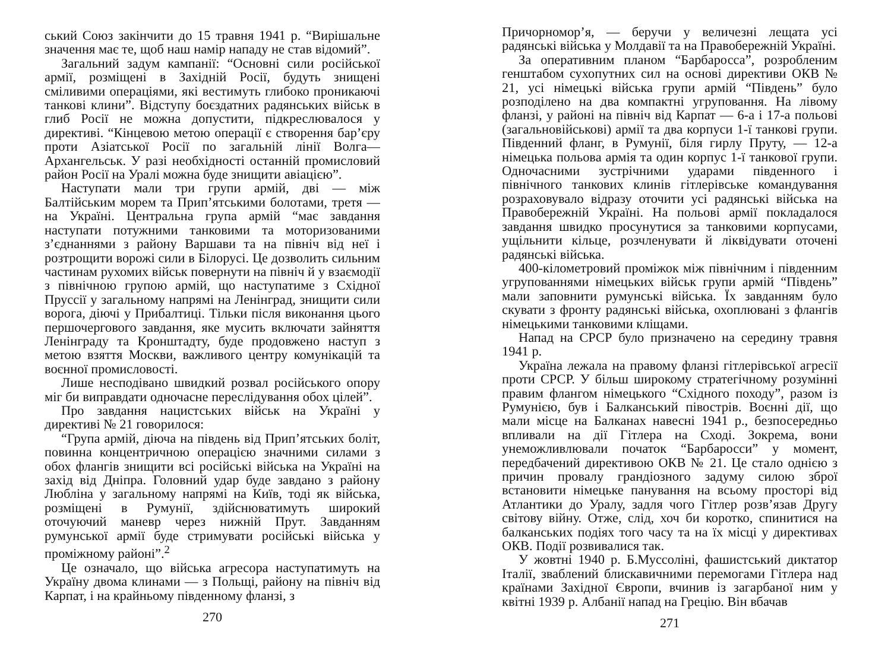ський Союз закінчити до 15 травня 1941 р. “Вирішальне значення має те, щоб наш намір нападу не став відомий”.
Загальний задум кампанії: “Основні сили російської армії, розміщені в Західній Росії, будуть знищені сміливими операціями, які вестимуть глибоко проникаючі танкові клини”. Відступу боєздатних радянських військ в глиб Росії не можна допустити, підкреслювалося у директиві. “Кінцевою метою операції є створення бар’єру проти Азіатської Росії по загальній лінії Волга—Архангельськ. У разі необхідності останній промисловий район Росії на Уралі можна буде знищити авіацією”.
Наступати мали три групи армій, дві — між Балтійським морем та Прип’ятськими болотами, третя — на Україні. Центральна група армій “має завдання наступати потужними танковими та моторизованими з’єднаннями з району Варшави та на північ від неї і розтрощити ворожі сили в Білорусі. Це дозволить сильним частинам рухомих військ повернути на північ й у взаємодії з північною групою армій, що наступатиме з Східної Пруссії у загальному напрямі на Ленінград, знищити сили ворога, діючі у Прибалтиці. Тільки після виконання цього першочергового завдання, яке мусить включати зайняття Ленінграду та Кронштадту, буде продовжено наступ з метою взяття Москви, важливого центру комунікацій та воєнної промисловості.
Лише несподівано швидкий розвал російського опору міг би виправдати одночасне переслідування обох цілей”.
Про завдання нацистських військ на Україні у директиві № 21 говорилося:
“Група армій, діюча на південь від Прип’ятських боліт, повинна концентричною операцією значними силами з обох флангів знищити всі російські війська на Україні на захід від Дніпра. Головний удар буде завдано з району Любліна у загальному напрямі на Київ, тоді як війська, розміщені в Румунії, здійснюватимуть широкий оточуючий маневр через нижній Прут. Завданням румунської армії буде стримувати російські війська у проміжному районі”.<sup>2</sup>
Це означало, що війська агресора наступатимуть на Україну двома клинами — з Польщі, району на північ від Карпат, і на крайньому південному фланзі, з
270
Причорномор’я, — беручи у величезні лещата усі радянські війська у Молдавії та на Правобережній Україні.
За оперативним планом “Барбаросса”, розробленим генштабом сухопутних сил на основі директиви ОКВ № 21, усі німецькі війська групи армій “Південь” було розподілено на два компактні угруповання. На лівому фланзі, у районі на північ від Карпат — 6-а і 17-а польові (загальновійськові) армії та два корпуси 1-ї танкові групи. Південний фланг, в Румунії, біля гирлу Пруту, — 12-а німецька польова армія та один корпус 1-ї танкової групи. Одночасними зустрічними ударами південного і північного танкових клинів гітлерівське командування розраховувало відразу оточити усі радянські війська на Правобережній Україні. На польові армії покладалося завдання швидко просунутися за танковими корпусами, ущільнити кільце, розчленувати й ліквідувати оточені радянські війська.
400-кілометровий проміжок між північним і південним угрупованнями німецьких військ групи армій “Південь” мали заповнити румунські війська. Їх завданням було скувати з фронту радянські війська, охоплювані з флангів німецькими танковими кліщами.
Напад на СРСР було призначено на середину травня 1941 р.
Україна лежала на правому фланзі гітлерівської агресії проти СРСР. У більш широкому стратегічному розумінні правим флангом німецького “Східного походу”, разом із Румунією, був і Балканський півострів. Воєнні дії, що мали місце на Балканах навесні 1941 р., безпосередньо впливали на дії Гітлера на Сході. Зокрема, вони унеможливлювали початок “Барбаросси” у момент, передбачений директивою ОКВ № 21. Це стало однією з причин провалу грандіозного задуму силою зброї встановити німецьке панування на всьому просторі від Атлантики до Уралу, задля чого Гітлер розв’язав Другу світову війну. Отже, слід, хоч би коротко, спинитися на балканських подіях того часу та на їх місці у директивах ОКВ. Події розвивалися так.
У жовтні 1940 р. Б.Муссоліні, фашистський диктатор Італії, зваблений блискавичними перемогами Гітлера над країнами Західної Європи, вчинив із загарбаної ним у квітні 1939 р. Албанії напад на Грецію. Він вбачав
271